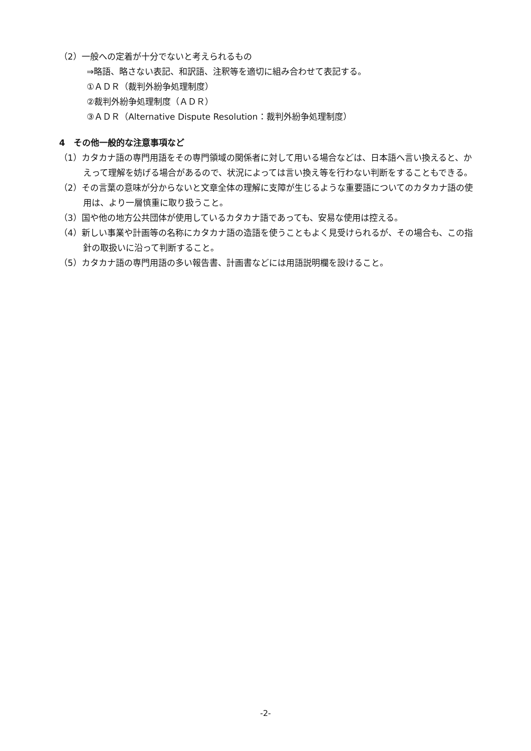（2）一般への定着が十分でないと考えられるもの
⇒略語、略さない表記、和訳語、注釈等を適切に組み合わせて表記する。
①ＡＤＲ（裁判外紛争処理制度）
②裁判外紛争処理制度（ＡＤＲ）
③ＡＤＲ（Alternative Dispute Resolution：裁判外紛争処理制度）
4　その他一般的な注意事項など
（1）カタカナ語の専門用語をその専門領域の関係者に対して用いる場合などは、日本語へ言い換えると、かえって理解を妨げる場合があるので、状況によっては言い換え等を行わない判断をすることもできる。
（2）その言葉の意味が分からないと文章全体の理解に支障が生じるような重要語についてのカタカナ語の使用は、より一層慎重に取り扱うこと。
（3）国や他の地方公共団体が使用しているカタカナ語であっても、安易な使用は控える。
（4）新しい事業や計画等の名称にカタカナ語の造語を使うこともよく見受けられるが、その場合も、この指針の取扱いに沿って判断すること。
（5）カタカナ語の専門用語の多い報告書、計画書などには用語説明欄を設けること。
-2-